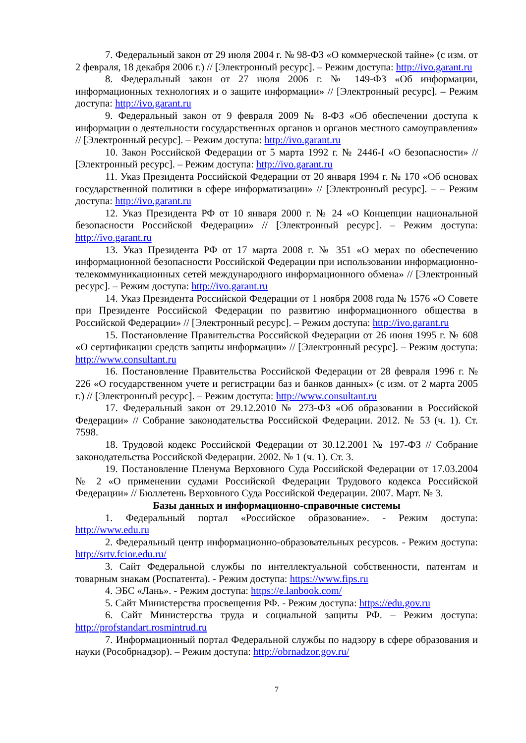7. Федеральный закон от 29 июля 2004 г. № 98-ФЗ «О коммерческой тайне» (с изм. от 2 февраля, 18 декабря 2006 г.) // [Электронный ресурс]. – Режим доступа: http://ivo.garant.ru
8. Федеральный закон от 27 июля 2006 г. № 149-ФЗ «Об информации, информационных технологиях и о защите информации» // [Электронный ресурс]. – Режим доступа: http://ivo.garant.ru
9. Федеральный закон от 9 февраля 2009 № 8-ФЗ «Об обеспечении доступа к информации о деятельности государственных органов и органов местного самоуправления» // [Электронный ресурс]. – Режим доступа: http://ivo.garant.ru
10. Закон Российской Федерации от 5 марта 1992 г. № 2446-I «О безопасности» // [Электронный ресурс]. – Режим доступа: http://ivo.garant.ru
11. Указ Президента Российской Федерации от 20 января 1994 г. № 170 «Об основах государственной политики в сфере информатизации» // [Электронный ресурс]. – – Режим доступа: http://ivo.garant.ru
12. Указ Президента РФ от 10 января 2000 г. № 24 «О Концепции национальной безопасности Российской Федерации» // [Электронный ресурс]. – Режим доступа: http://ivo.garant.ru
13. Указ Президента РФ от 17 марта 2008 г. № 351 «О мерах по обеспечению информационной безопасности Российской Федерации при использовании информационно-телекоммуникационных сетей международного информационного обмена» // [Электронный ресурс]. – Режим доступа: http://ivo.garant.ru
14. Указ Президента Российской Федерации от 1 ноября 2008 года № 1576 «О Совете при Президенте Российской Федерации по развитию информационного общества в Российской Федерации» // [Электронный ресурс]. – Режим доступа: http://ivo.garant.ru
15. Постановление Правительства Российской Федерации от 26 июня 1995 г. № 608 «О сертификации средств защиты информации» // [Электронный ресурс]. – Режим доступа: http://www.consultant.ru
16. Постановление Правительства Российской Федерации от 28 февраля 1996 г. № 226 «О государственном учете и регистрации баз и банков данных» (с изм. от 2 марта 2005 г.) // [Электронный ресурс]. – Режим доступа: http://www.consultant.ru
17. Федеральный закон от 29.12.2010 № 273-ФЗ «Об образовании в Российской Федерации» // Собрание законодательства Российской Федерации. 2012. № 53 (ч. 1). Ст. 7598.
18. Трудовой кодекс Российской Федерации от 30.12.2001 № 197-ФЗ // Собрание законодательства Российской Федерации. 2002. № 1 (ч. 1). Ст. 3.
19. Постановление Пленума Верховного Суда Российской Федерации от 17.03.2004 № 2 «О применении судами Российской Федерации Трудового кодекса Российской Федерации» // Бюллетень Верховного Суда Российской Федерации. 2007. Март. № 3.
Базы данных и информационно-справочные системы
1. Федеральный портал «Российское образование». - Режим доступа: http://www.edu.ru
2. Федеральный центр информационно-образовательных ресурсов. - Режим доступа: http://srtv.fcior.edu.ru/
3. Сайт Федеральной службы по интеллектуальной собственности, патентам и товарным знакам (Роспатента). - Режим доступа: https://www.fips.ru
4. ЭБС «Лань». - Режим доступа: https://e.lanbook.com/
5. Сайт Министерства просвещения РФ. - Режим доступа: https://edu.gov.ru
6. Сайт Министерства труда и социальной защиты РФ. – Режим доступа: http://profstandart.rosmintrud.ru
7. Информационный портал Федеральной службы по надзору в сфере образования и науки (Рособрнадзор). – Режим доступа: http://obrnadzor.gov.ru/
7